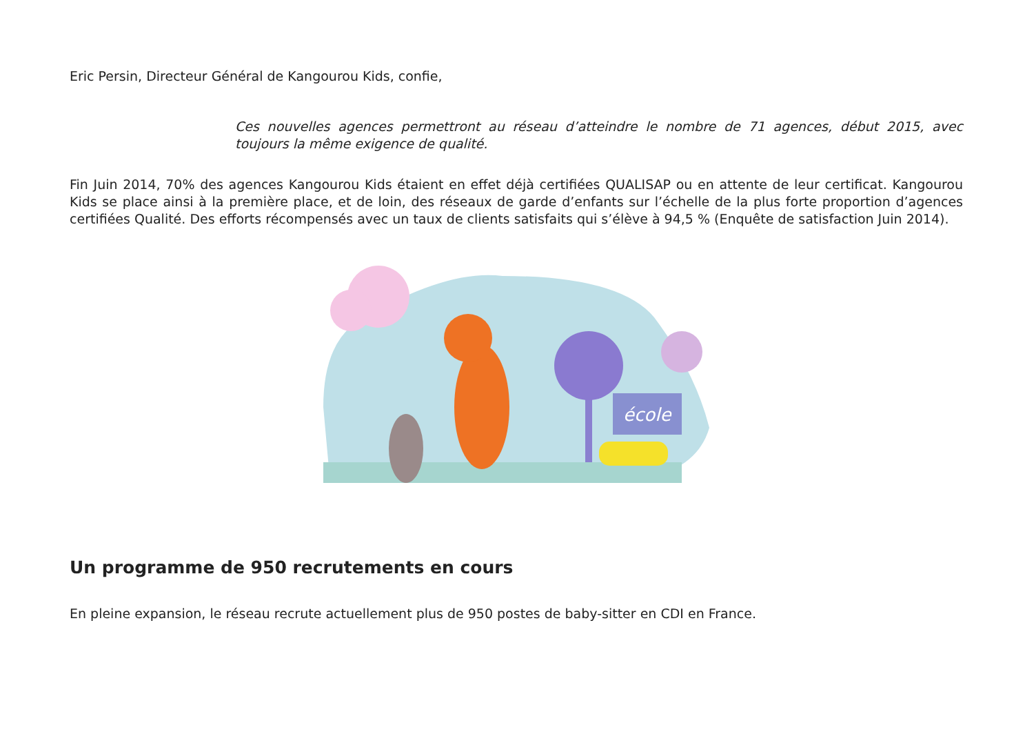Eric Persin, Directeur Général de Kangourou Kids, confie,
Ces nouvelles agences permettront au réseau d’atteindre le nombre de 71 agences, début 2015, avec toujours la même exigence de qualité.
Fin Juin 2014, 70% des agences Kangourou Kids étaient en effet déjà certifiées QUALISAP ou en attente de leur certificat. Kangourou Kids se place ainsi à la première place, et de loin, des réseaux de garde d’enfants sur l’échelle de la plus forte proportion d’agences certifiées Qualité. Des efforts récompensés avec un taux de clients satisfaits qui s’élève à 94,5 % (Enquête de satisfaction Juin 2014).
école
Un programme de 950 recrutements en cours
En pleine expansion, le réseau recrute actuellement plus de 950 postes de baby-sitter en CDI en France.